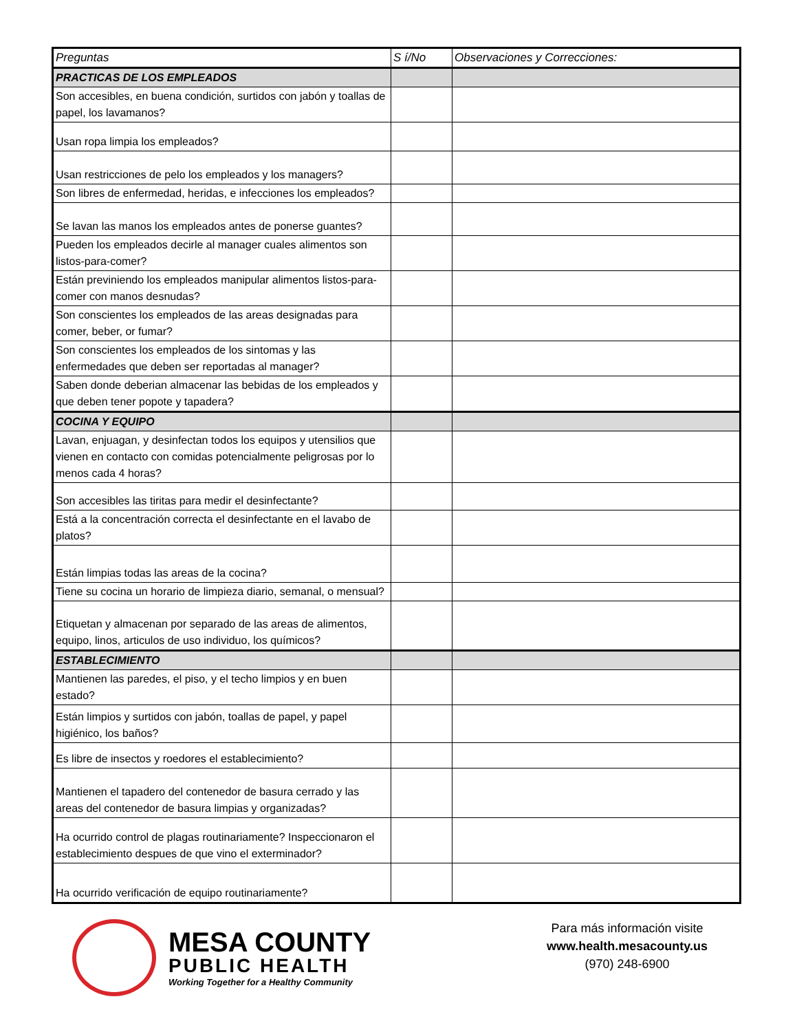| Preguntas | S í/No | Observaciones y Correcciones: |
| --- | --- | --- |
| PRACTICAS DE LOS EMPLEADOS | | |
| Son accesibles, en buena condición, surtidos con jabón y toallas de papel, los lavamanos? | | |
| Usan ropa limpia los empleados? | | |
| Usan restricciones de pelo los empleados y los managers? | | |
| Son libres de enfermedad, heridas, e infecciones los empleados? | | |
| Se lavan las manos los empleados antes de ponerse guantes? | | |
| Pueden los empleados decirle al manager cuales alimentos son listos-para-comer? | | |
| Están previniendo los empleados manipular alimentos listos-para-comer con manos desnudas? | | |
| Son conscientes los empleados de las areas designadas para comer, beber, or fumar? | | |
| Son conscientes los empleados de los sintomas y las enfermedades que deben ser reportadas al manager? | | |
| Saben donde deberian almacenar las bebidas de los empleados y que deben tener popote y tapadera? | | |
| COCINA Y EQUIPO | | |
| Lavan, enjuagan, y desinfectan todos los equipos y utensilios que vienen en contacto con comidas potencialmente peligrosas por lo menos cada 4 horas? | | |
| Son accesibles las tiritas para medir el desinfectante? | | |
| Está a la concentración correcta el desinfectante en el lavabo de platos? | | |
| Están limpias todas las areas de la cocina? | | |
| Tiene su cocina un horario de limpieza diario, semanal, o mensual? | | |
| Etiquetan y almacenan por separado de las areas de alimentos, equipo, linos, articulos de uso individuo, los químicos? | | |
| ESTABLECIMIENTO | | |
| Mantienen las paredes, el piso, y el techo limpios y en buen estado? | | |
| Están limpios y surtidos con jabón, toallas de papel, y papel higiénico, los baños? | | |
| Es libre de insectos y roedores el establecimiento? | | |
| Mantienen el tapadero del contenedor de basura cerrado y las areas del contenedor de basura limpias y organizadas? | | |
| Ha ocurrido control de plagas routinariamente? Inspeccionaron el establecimiento despues de que vino el exterminador? | | |
| Ha ocurrido verificación de equipo routinariamente? | | |
MESA COUNTY
PUBLIC HEALTH
Working Together for a Healthy Community
Para más información visite
www.health.mesacounty.us
(970) 248-6900